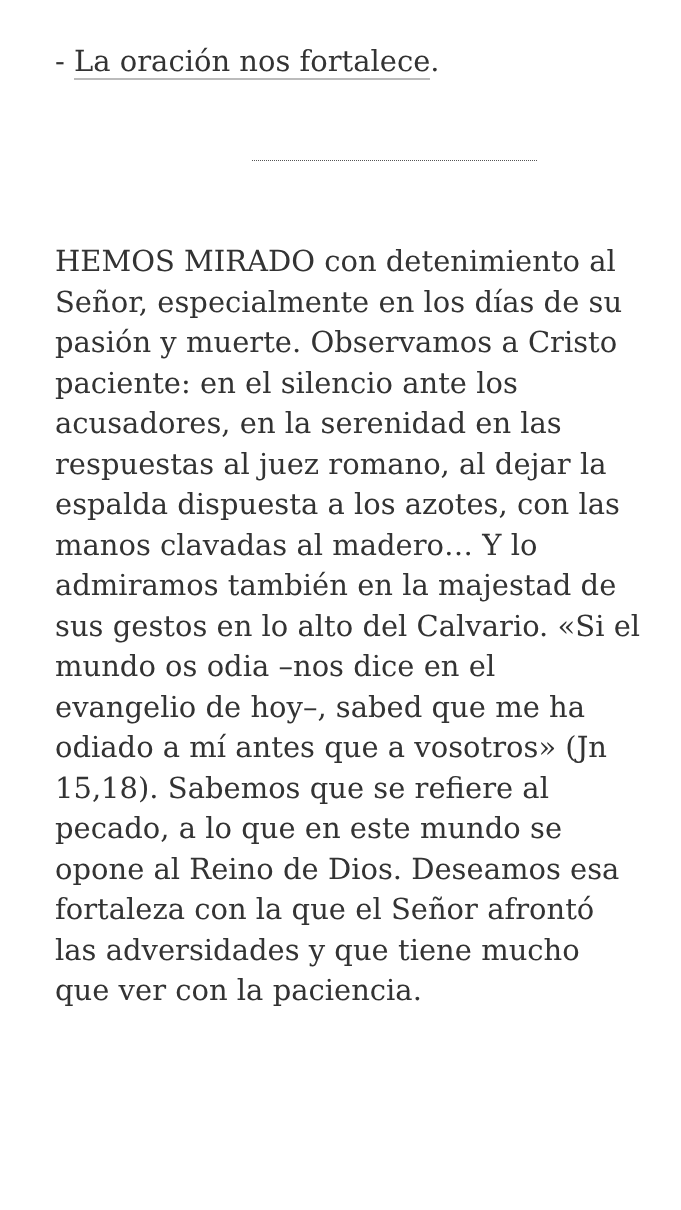- La oración nos fortalece.
HEMOS MIRADO con detenimiento al Señor, especialmente en los días de su pasión y muerte. Observamos a Cristo paciente: en el silencio ante los acusadores, en la serenidad en las respuestas al juez romano, al dejar la espalda dispuesta a los azotes, con las manos clavadas al madero… Y lo admiramos también en la majestad de sus gestos en lo alto del Calvario. «Si el mundo os odia –nos dice en el evangelio de hoy–, sabed que me ha odiado a mí antes que a vosotros» (Jn 15,18). Sabemos que se refiere al pecado, a lo que en este mundo se opone al Reino de Dios. Deseamos esa fortaleza con la que el Señor afrontó las adversidades y que tiene mucho que ver con la paciencia.